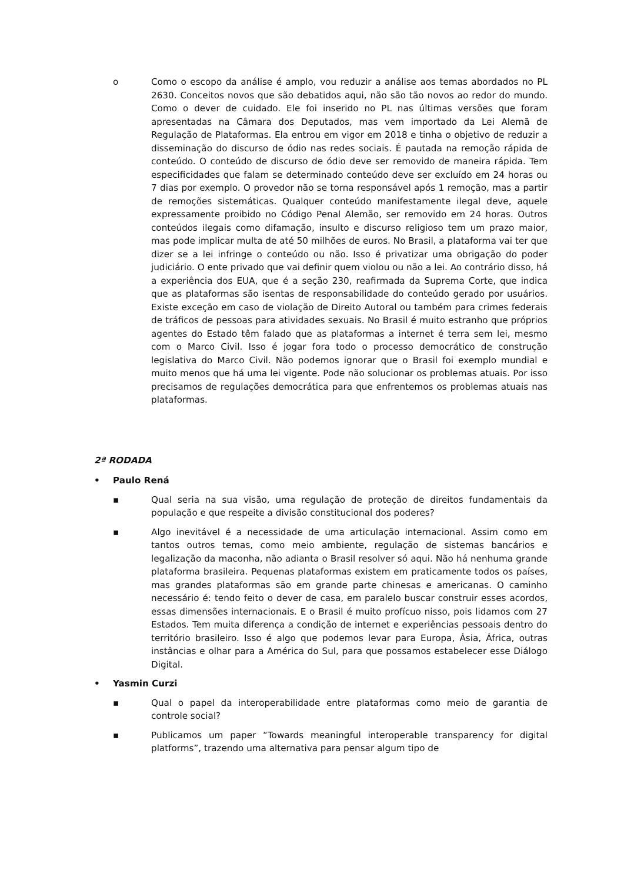o Como o escopo da análise é amplo, vou reduzir a análise aos temas abordados no PL 2630. Conceitos novos que são debatidos aqui, não são tão novos ao redor do mundo. Como o dever de cuidado. Ele foi inserido no PL nas últimas versões que foram apresentadas na Câmara dos Deputados, mas vem importado da Lei Alemã de Regulação de Plataformas. Ela entrou em vigor em 2018 e tinha o objetivo de reduzir a disseminação do discurso de ódio nas redes sociais. É pautada na remoção rápida de conteúdo. O conteúdo de discurso de ódio deve ser removido de maneira rápida. Tem especificidades que falam se determinado conteúdo deve ser excluído em 24 horas ou 7 dias por exemplo. O provedor não se torna responsável após 1 remoção, mas a partir de remoções sistemáticas. Qualquer conteúdo manifestamente ilegal deve, aquele expressamente proibido no Código Penal Alemão, ser removido em 24 horas. Outros conteúdos ilegais como difamação, insulto e discurso religioso tem um prazo maior, mas pode implicar multa de até 50 milhões de euros. No Brasil, a plataforma vai ter que dizer se a lei infringe o conteúdo ou não. Isso é privatizar uma obrigação do poder judiciário. O ente privado que vai definir quem violou ou não a lei. Ao contrário disso, há a experiência dos EUA, que é a seção 230, reafirmada da Suprema Corte, que indica que as plataformas são isentas de responsabilidade do conteúdo gerado por usuários. Existe exceção em caso de violação de Direito Autoral ou também para crimes federais de tráficos de pessoas para atividades sexuais. No Brasil é muito estranho que próprios agentes do Estado têm falado que as plataformas a internet é terra sem lei, mesmo com o Marco Civil. Isso é jogar fora todo o processo democrático de construção legislativa do Marco Civil. Não podemos ignorar que o Brasil foi exemplo mundial e muito menos que há uma lei vigente. Pode não solucionar os problemas atuais. Por isso precisamos de regulações democrática para que enfrentemos os problemas atuais nas plataformas.
2ª RODADA
• Paulo Rená
▪ Qual seria na sua visão, uma regulação de proteção de direitos fundamentais da população e que respeite a divisão constitucional dos poderes?
▪ Algo inevitável é a necessidade de uma articulação internacional. Assim como em tantos outros temas, como meio ambiente, regulação de sistemas bancários e legalização da maconha, não adianta o Brasil resolver só aqui. Não há nenhuma grande plataforma brasileira. Pequenas plataformas existem em praticamente todos os países, mas grandes plataformas são em grande parte chinesas e americanas. O caminho necessário é: tendo feito o dever de casa, em paralelo buscar construir esses acordos, essas dimensões internacionais. E o Brasil é muito profícuo nisso, pois lidamos com 27 Estados. Tem muita diferença a condição de internet e experiências pessoais dentro do território brasileiro. Isso é algo que podemos levar para Europa, Ásia, África, outras instâncias e olhar para a América do Sul, para que possamos estabelecer esse Diálogo Digital.
• Yasmin Curzi
▪ Qual o papel da interoperabilidade entre plataformas como meio de garantia de controle social?
▪ Publicamos um paper “Towards meaningful interoperable transparency for digital platforms”, trazendo uma alternativa para pensar algum tipo de